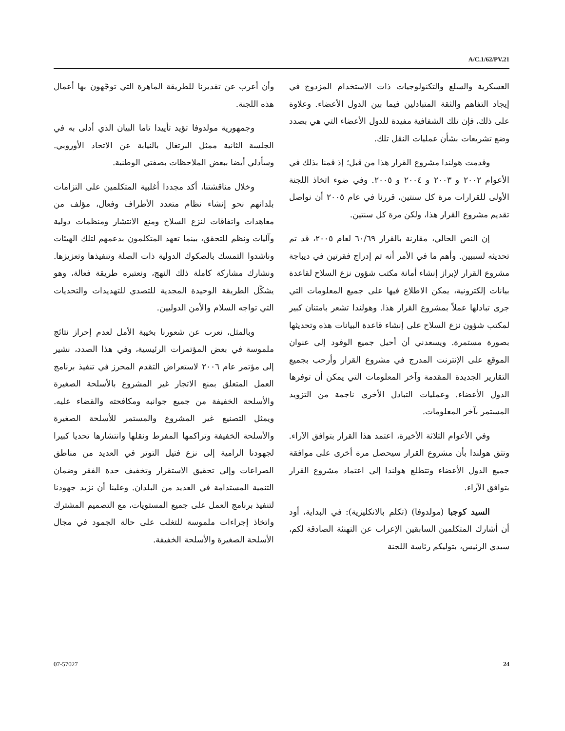A/C.1/62/PV.21
العسكرية والسلع والتكنولوجيات ذات الاستخدام المزدوج في إيجاد التفاهم والثقة المتبادلين فيما بين الدول الأعضاء. وعلاوة على ذلك، فإن تلك الشفافية مفيدة للدول الأعضاء التي هي بصدد وضع تشريعات بشأن عمليات النقل تلك.
وقدمت هولندا مشروع القرار هذا من قبل؛ إذ قمنا بذلك في الأعوام ٢٠٠٢ و ٢٠٠٣ و ٢٠٠٤ و ٢٠٠٥. وفي ضوء اتخاذ اللجنة الأولى للقرارات مرة كل سنتين، قررنا في عام ٢٠٠٥ أن نواصل تقديم مشروع القرار هذا، ولكن مرة كل سنتين.
إن النص الحالي، مقارنة بالقرار ٦٠/٦٩ لعام ٢٠٠٥، قد تم تحديثه لسببين. وأهم ما في الأمر أنه تم إدراج فقرتين في ديباجة مشروع القرار لإبراز إنشاء أمانة مكتب شؤون نزع السلاح لقاعدة بيانات إلكترونية، يمكن الاطلاع فيها على جميع المعلومات التي جرى تبادلها عملاً بمشروع القرار هذا. وهولندا تشعر بامتنان كبير لمكتب شؤون نزع السلاح على إنشاء قاعدة البيانات هذه وتحديثها بصورة مستمرة. ويسعدني أن أحيل جميع الوفود إلى عنوان الموقع على الإنترنت المدرج في مشروع القرار وأرحب بجميع التقارير الجديدة المقدمة وآخر المعلومات التي يمكن أن توفرها الدول الأعضاء. وعمليات التبادل الأخرى ناجمة من التزويد المستمر بآخر المعلومات.
وفي الأعوام الثلاثة الأخيرة، اعتمد هذا القرار بتوافق الآراء. وتثق هولندا بأن مشروع القرار سيحصل مرة أخرى على موافقة جميع الدول الأعضاء وتتطلع هولندا إلى اعتماد مشروع القرار بتوافق الآراء.
السيد كوجبا (مولدوفا) (تكلم بالانكليزية): في البداية، أود أن أشارك المتكلمين السابقين الإعراب عن التهنئة الصادقة لكم، سيدي الرئيس، بتوليكم رئاسة اللجنة
وأن أعرب عن تقديرنا للطريقة الماهرة التي توجّهون بها أعمال هذه اللجنة.
وجمهورية مولدوفا تؤيد تأييدا تاما البيان الذي أدلى به في الجلسة الثانية ممثل البرتغال بالنيابة عن الاتحاد الأوروبي. وسأدلي أيضا ببعض الملاحظات بصفتي الوطنية.
وخلال مناقشتنا، أكد مجددا أغلبية المتكلمين على التزامات بلدانهم نحو إنشاء نظام متعدد الأطراف وفعال، مؤلف من معاهدات واتفاقات لنزع السلاح ومنع الانتشار ومنظمات دولية وآليات ونظم للتحقق، بينما تعهد المتكلمون بدعمهم لتلك الهيئات وناشدوا التمسك بالصكوك الدولية ذات الصلة وتنفيذها وتعزيزها. ونشارك مشاركة كاملة ذلك النهج، ونعتبره طريقة فعالة، وهو يشكّل الطريقة الوحيدة المجدية للتصدي للتهديدات والتحديات التي تواجه السلام والأمن الدوليين.
وبالمثل، نعرب عن شعورنا بخيبة الأمل لعدم إحراز نتائج ملموسة في بعض المؤتمرات الرئيسية، وفي هذا الصدد، نشير إلى مؤتمر عام ٢٠٠٦ لاستعراض التقدم المحرز في تنفيذ برنامج العمل المتعلق بمنع الاتجار غير المشروع بالأسلحة الصغيرة والأسلحة الخفيفة من جميع جوانبه ومكافحته والقضاء عليه. ويمثل التصنيع غير المشروع والمستمر للأسلحة الصغيرة والأسلحة الخفيفة وتراكمها المفرط ونقلها وانتشارها تحديا كبيرا لجهودنا الرامية إلى نزع فتيل التوتر في العديد من مناطق الصراعات وإلى تحقيق الاستقرار وتخفيف حدة الفقر وضمان التنمية المستدامة في العديد من البلدان. وعلينا أن نزيد جهودنا لتنفيذ برنامج العمل على جميع المستويات، مع التصميم المشترك واتخاذ إجراءات ملموسة للتغلب على حالة الجمود في مجال الأسلحة الصغيرة والأسلحة الخفيفة.
07-57027 24